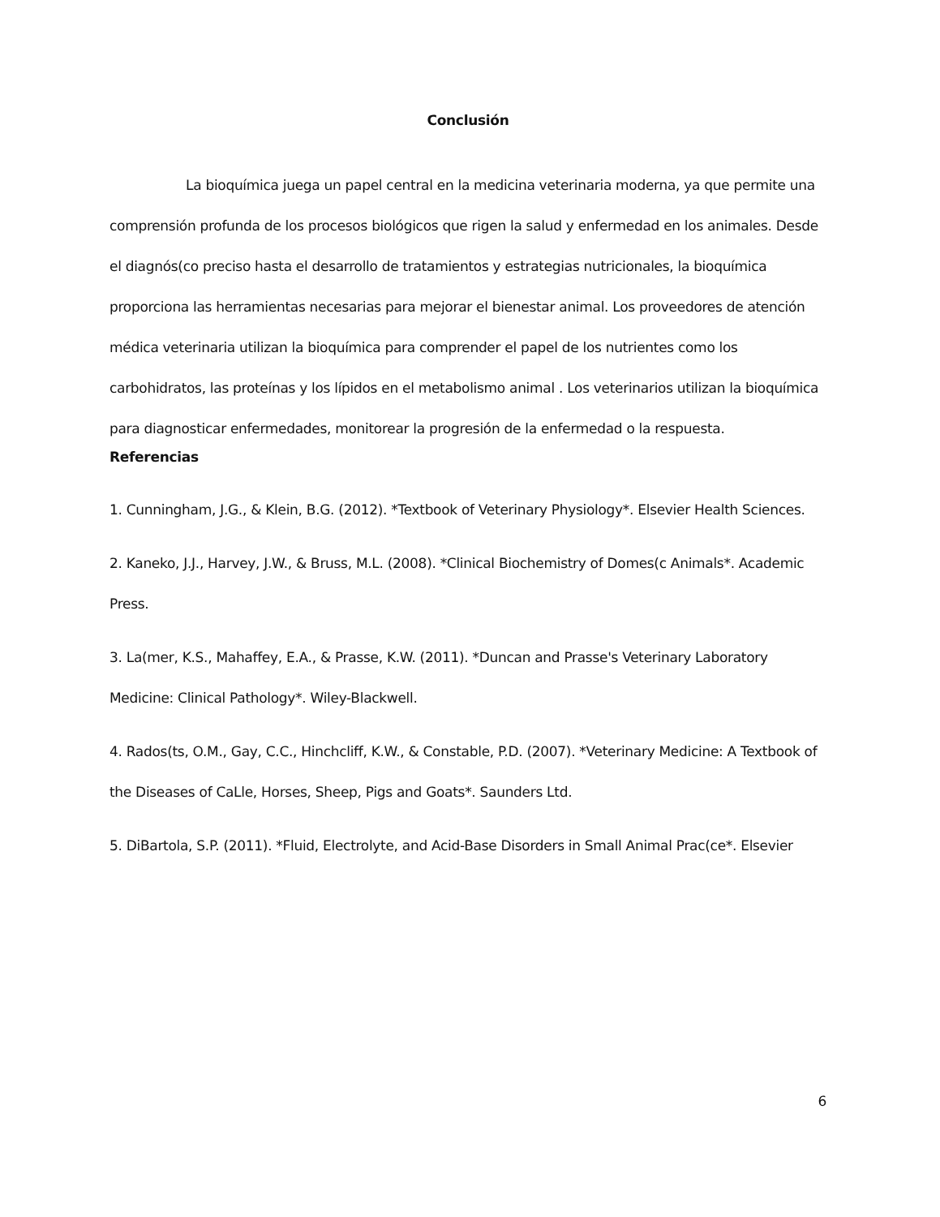Conclusión
La bioquímica juega un papel central en la medicina veterinaria moderna, ya que permite una comprensión profunda de los procesos biológicos que rigen la salud y enfermedad en los animales. Desde el diagnós(co preciso hasta el desarrollo de tratamientos y estrategias nutricionales, la bioquímica proporciona las herramientas necesarias para mejorar el bienestar animal. Los proveedores de atención médica veterinaria utilizan la bioquímica para comprender el papel de los nutrientes como los carbohidratos, las proteínas y los lípidos en el metabolismo animal . Los veterinarios utilizan la bioquímica para diagnosticar enfermedades, monitorear la progresión de la enfermedad o la respuesta.
Referencias
1. Cunningham, J.G., & Klein, B.G. (2012). *Textbook of Veterinary Physiology*. Elsevier Health Sciences.
2. Kaneko, J.J., Harvey, J.W., & Bruss, M.L. (2008). *Clinical Biochemistry of Domes(c Animals*. Academic Press.
3. La(mer, K.S., Mahaffey, E.A., & Prasse, K.W. (2011). *Duncan and Prasse's Veterinary Laboratory Medicine: Clinical Pathology*. Wiley-Blackwell.
4. Rados(ts, O.M., Gay, C.C., Hinchcliff, K.W., & Constable, P.D. (2007). *Veterinary Medicine: A Textbook of the Diseases of CaLle, Horses, Sheep, Pigs and Goats*. Saunders Ltd.
5. DiBartola, S.P. (2011). *Fluid, Electrolyte, and Acid-Base Disorders in Small Animal Prac(ce*. Elsevier
6